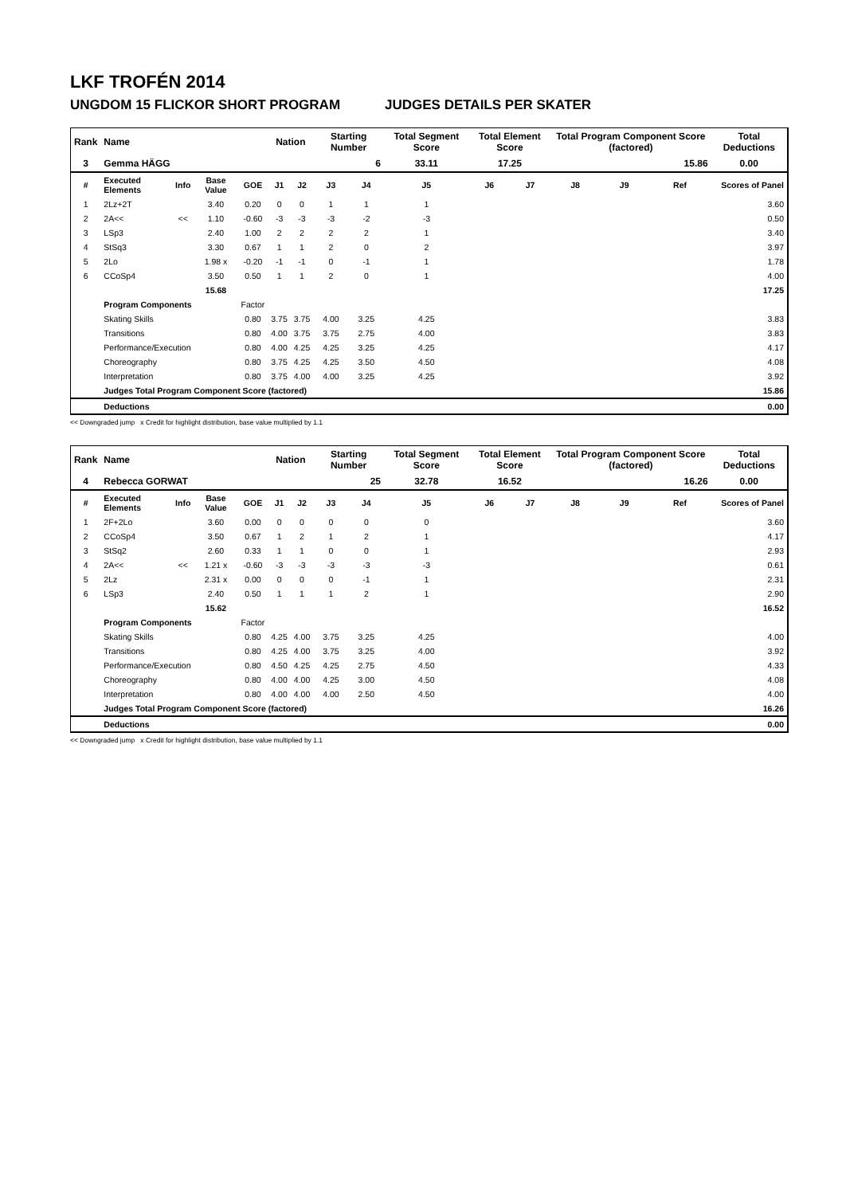LKF TROFÉN 2014
UNGDOM 15 FLICKOR SHORT PROGRAM JUDGES DETAILS PER SKATER
| Rank | Name | | | | Nation | | Starting Number | | Total Segment Score | Total Element Score | | Total Program Component Score (factored) | | | Total Deductions |
| --- | --- | --- | --- | --- | --- | --- | --- | --- | --- | --- | --- | --- | --- | --- | --- |
| 3 | Gemma HÄGG | | | | | | 6 | | 33.11 | 17.25 | | 15.86 | | | 0.00 |
| # | Executed Elements | Info | Base Value | GOE | J1 | J2 | J3 | J4 | J5 | J6 | J7 | J8 | J9 | Ref | Scores of Panel |
| 1 | 2Lz+2T | | 3.40 | 0.20 | 0 | 0 | 1 | 1 | 1 | | | | | | 3.60 |
| 2 | 2A<< | << | 1.10 | -0.60 | -3 | -3 | -3 | -2 | -3 | | | | | | 0.50 |
| 3 | LSp3 | | 2.40 | 1.00 | 2 | 2 | 2 | 2 | 1 | | | | | | 3.40 |
| 4 | StSq3 | | 3.30 | 0.67 | 1 | 1 | 2 | 0 | 2 | | | | | | 3.97 |
| 5 | 2Lo | | 1.98 x | -0.20 | -1 | -1 | 0 | -1 | 1 | | | | | | 1.78 |
| 6 | CCoSp4 | | 3.50 | 0.50 | 1 | 1 | 2 | 0 | 1 | | | | | | 4.00 |
| | | | 15.68 | | | | | | | | | | | | 17.25 |
| | Program Components | | | Factor | | | | | | | | | | | |
| | Skating Skills | | | 0.80 | 3.75 | 3.75 | 4.00 | 3.25 | 4.25 | | | | | | 3.83 |
| | Transitions | | | 0.80 | 4.00 | 3.75 | 3.75 | 2.75 | 4.00 | | | | | | 3.83 |
| | Performance/Execution | | | 0.80 | 4.00 | 4.25 | 4.25 | 3.25 | 4.25 | | | | | | 4.17 |
| | Choreography | | | 0.80 | 3.75 | 4.25 | 4.25 | 3.50 | 4.50 | | | | | | 4.08 |
| | Interpretation | | | 0.80 | 3.75 | 4.00 | 4.00 | 3.25 | 4.25 | | | | | | 3.92 |
| | Judges Total Program Component Score (factored) | | | | | | | | | | | | | | 15.86 |
| | Deductions | | | | | | | | | | | | | | 0.00 |
<< Downgraded jump x Credit for highlight distribution, base value multiplied by 1.1
| Rank | Name | | | | Nation | | Starting Number | | Total Segment Score | Total Element Score | | Total Program Component Score (factored) | | | Total Deductions |
| --- | --- | --- | --- | --- | --- | --- | --- | --- | --- | --- | --- | --- | --- | --- | --- |
| 4 | Rebecca GORWAT | | | | | | 25 | | 32.78 | 16.52 | | 16.26 | | | 0.00 |
| # | Executed Elements | Info | Base Value | GOE | J1 | J2 | J3 | J4 | J5 | J6 | J7 | J8 | J9 | Ref | Scores of Panel |
| 1 | 2F+2Lo | | 3.60 | 0.00 | 0 | 0 | 0 | 0 | 0 | | | | | | 3.60 |
| 2 | CCoSp4 | | 3.50 | 0.67 | 1 | 2 | 1 | 2 | 1 | | | | | | 4.17 |
| 3 | StSq2 | | 2.60 | 0.33 | 1 | 1 | 0 | 0 | 1 | | | | | | 2.93 |
| 4 | 2A<< | << | 1.21 x | -0.60 | -3 | -3 | -3 | -3 | -3 | | | | | | 0.61 |
| 5 | 2Lz | | 2.31 x | 0.00 | 0 | 0 | 0 | -1 | 1 | | | | | | 2.31 |
| 6 | LSp3 | | 2.40 | 0.50 | 1 | 1 | 1 | 2 | 1 | | | | | | 2.90 |
| | | | 15.62 | | | | | | | | | | | | 16.52 |
| | Program Components | | | Factor | | | | | | | | | | | |
| | Skating Skills | | | 0.80 | 4.25 | 4.00 | 3.75 | 3.25 | 4.25 | | | | | | 4.00 |
| | Transitions | | | 0.80 | 4.25 | 4.00 | 3.75 | 3.25 | 4.00 | | | | | | 3.92 |
| | Performance/Execution | | | 0.80 | 4.50 | 4.25 | 4.25 | 2.75 | 4.50 | | | | | | 4.33 |
| | Choreography | | | 0.80 | 4.00 | 4.00 | 4.25 | 3.00 | 4.50 | | | | | | 4.08 |
| | Interpretation | | | 0.80 | 4.00 | 4.00 | 4.00 | 2.50 | 4.50 | | | | | | 4.00 |
| | Judges Total Program Component Score (factored) | | | | | | | | | | | | | | 16.26 |
| | Deductions | | | | | | | | | | | | | | 0.00 |
<< Downgraded jump x Credit for highlight distribution, base value multiplied by 1.1